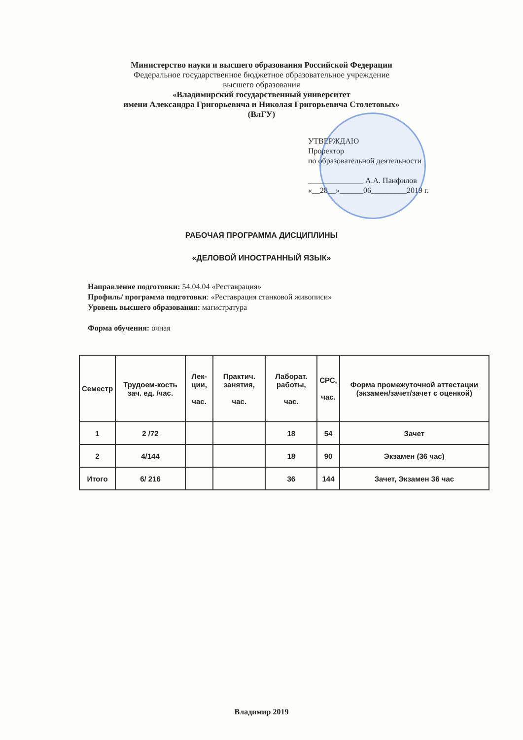Министерство науки и высшего образования Российской Федерации
Федеральное государственное бюджетное образовательное учреждение
высшего образования
«Владимирский государственный университет
имени Александра Григорьевича и Николая Григорьевича Столетовых»
(ВлГУ)
УТВЕРЖДАЮ
Проректор
по образовательной деятельности
______________ А.А. Панфилов
«__28__»______06_________2019 г.
РАБОЧАЯ ПРОГРАММА ДИСЦИПЛИНЫ
«ДЕЛОВОЙ ИНОСТРАННЫЙ ЯЗЫК»
Направление подготовки: 54.04.04 «Реставрация»
Профиль/ программа подготовки: «Реставрация станковой живописи»
Уровень высшего образования: магистратура
Форма обучения: очная
| Семестр | Трудоем-кость зач. ед. /час. | Лек-ции, час. | Практич. занятия, час. | Лаборат. работы, час. | СРС, час. | Форма промежуточной аттестации (экзамен/зачет/зачет с оценкой) |
| --- | --- | --- | --- | --- | --- | --- |
| 1 | 2 /72 | | | 18 | 54 | Зачет |
| 2 | 4/144 | | | 18 | 90 | Экзамен (36 час) |
| Итого | 6/ 216 | | | 36 | 144 | Зачет, Экзамен 36 час |
Владимир 2019